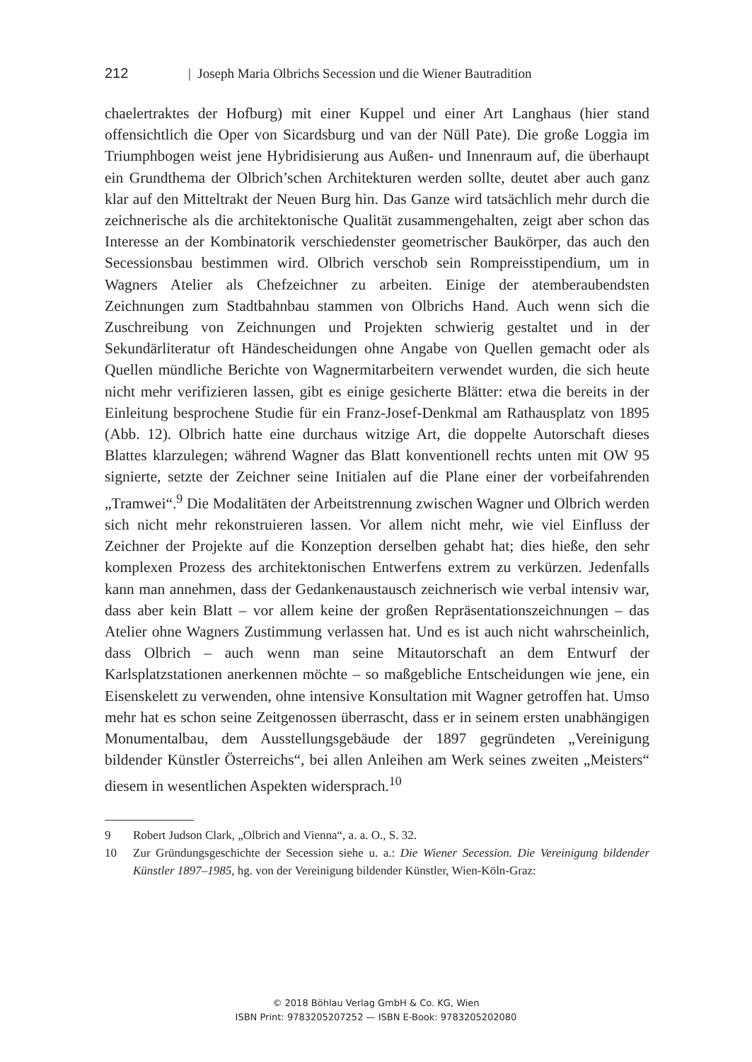212 | Joseph Maria Olbrichs Secession und die Wiener Bautradition
chaelertraktes der Hofburg) mit einer Kuppel und einer Art Langhaus (hier stand offensichtlich die Oper von Sicardsburg und van der Nüll Pate). Die große Loggia im Triumphbogen weist jene Hybridisierung aus Außen- und Innenraum auf, die überhaupt ein Grundthema der Olbrich’schen Architekturen werden sollte, deutet aber auch ganz klar auf den Mitteltrakt der Neuen Burg hin. Das Ganze wird tatsächlich mehr durch die zeichnerische als die architektonische Qualität zusammengehalten, zeigt aber schon das Interesse an der Kombinatorik verschiedenster geometrischer Baukörper, das auch den Secessionsbau bestimmen wird. Olbrich verschob sein Rompreisstipendium, um in Wagners Atelier als Chefzeichner zu arbeiten. Einige der atemberaubendsten Zeichnungen zum Stadtbahnbau stammen von Olbrichs Hand. Auch wenn sich die Zuschreibung von Zeichnungen und Projekten schwierig gestaltet und in der Sekundärliteratur oft Händescheidungen ohne Angabe von Quellen gemacht oder als Quellen mündliche Berichte von Wagnermitarbeitern verwendet wurden, die sich heute nicht mehr verifizieren lassen, gibt es einige gesicherte Blätter: etwa die bereits in der Einleitung besprochene Studie für ein Franz-Josef-Denkmal am Rathausplatz von 1895 (Abb. 12). Olbrich hatte eine durchaus witzige Art, die doppelte Autorschaft dieses Blattes klarzulegen; während Wagner das Blatt konventionell rechts unten mit OW 95 signierte, setzte der Zeichner seine Initialen auf die Plane einer der vorbeifahrenden „Tramwei“.<sup>9</sup> Die Modalitäten der Arbeitstrennung zwischen Wagner und Olbrich werden sich nicht mehr rekonstruieren lassen. Vor allem nicht mehr, wie viel Einfluss der Zeichner der Projekte auf die Konzeption derselben gehabt hat; dies hieße, den sehr komplexen Prozess des architektonischen Entwerfens extrem zu verkürzen. Jedenfalls kann man annehmen, dass der Gedankenaustausch zeichnerisch wie verbal intensiv war, dass aber kein Blatt – vor allem keine der großen Repräsentationszeichnungen – das Atelier ohne Wagners Zustimmung verlassen hat. Und es ist auch nicht wahrscheinlich, dass Olbrich – auch wenn man seine Mitautorschaft an dem Entwurf der Karlsplatzstationen anerkennen möchte – so maßgebliche Entscheidungen wie jene, ein Eisenskelett zu verwenden, ohne intensive Konsultation mit Wagner getroffen hat. Umso mehr hat es schon seine Zeitgenossen überrascht, dass er in seinem ersten unabhängigen Monumentalbau, dem Ausstellungsgebäude der 1897 gegründeten „Vereinigung bildender Künstler Österreichs“, bei allen Anleihen am Werk seines zweiten „Meisters“ diesem in wesentlichen Aspekten widersprach.<sup>10</sup>
9 Robert Judson Clark, „Olbrich and Vienna“, a. a. O., S. 32.
10 Zur Gründungsgeschichte der Secession siehe u. a.: Die Wiener Secession. Die Vereinigung bildender Künstler 1897–1985, hg. von der Vereinigung bildender Künstler, Wien-Köln-Graz:
© 2018 Böhlau Verlag GmbH & Co. KG, Wien
ISBN Print: 9783205207252 — ISBN E-Book: 9783205202080